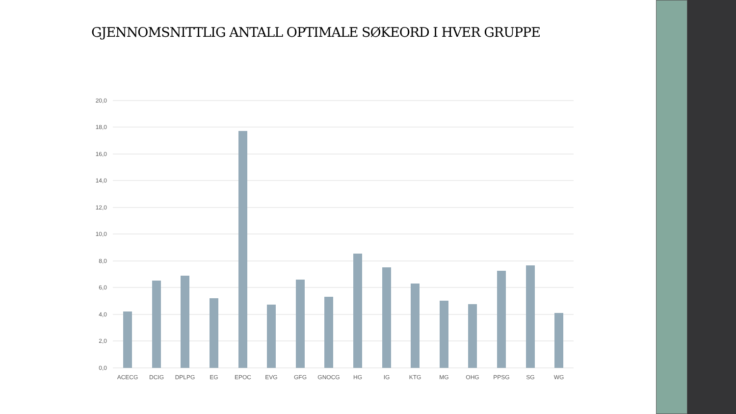GJENNOMSNITTLIG ANTALL OPTIMALE SØKEORD I HVER GRUPPE
20,0
18,0
16,0
14,0
12,0
10,0
8,0
6,0
4,0
2,0
0,0
ACECG
DCIG
DPLPG
EG
EPOC
EVG
GFG
GNOCG
HG
IG
KTG
MG
OHG
PPSG
SG
WG